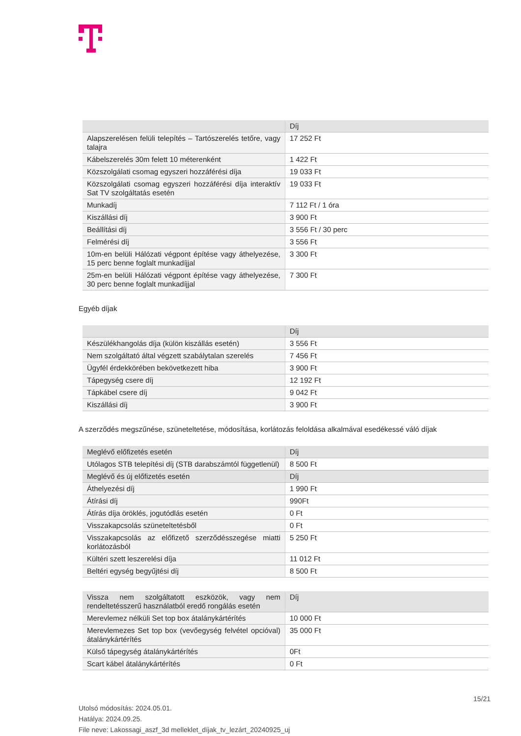| | Díj |
| --- | --- |
| Alapszerelésen felüli telepítés – Tartószerelés tetőre, vagy talajra | 17 252 Ft |
| Kábelszerelés 30m felett 10 méterenként | 1 422 Ft |
| Közszolgálati csomag egyszeri hozzáférési díja | 19 033 Ft |
| Közszolgálati csomag egyszeri hozzáférési díja interaktív Sat TV szolgáltatás esetén | 19 033 Ft |
| Munkadíj | 7 112 Ft / 1 óra |
| Kiszállási díj | 3 900 Ft |
| Beállítási díj | 3 556 Ft / 30 perc |
| Felmérési díj | 3 556 Ft |
| 10m-en belüli Hálózati végpont építése vagy áthelyezése, 15 perc benne foglalt munkadíjjal | 3 300 Ft |
| 25m-en belüli Hálózati végpont építése vagy áthelyezése, 30 perc benne foglalt munkadíjjal | 7 300 Ft |
Egyéb díjak
| | Díj |
| --- | --- |
| Készülékhangolás díja (külön kiszállás esetén) | 3 556 Ft |
| Nem szolgáltató által végzett szabálytalan szerelés | 7 456 Ft |
| Ügyfél érdekkörében bekövetkezett hiba | 3 900 Ft |
| Tápegység csere díj | 12 192 Ft |
| Tápkábel csere díj | 9 042 Ft |
| Kiszállási díj | 3 900 Ft |
A szerződés megszűnése, szüneteltetése, módosítása, korlátozás feloldása alkalmával esedékessé váló díjak
| Meglévő előfizetés esetén | Díj |
| --- | --- |
| Utólagos STB telepítési díj (STB darabszámtól függetlenül) | 8 500 Ft |
| Meglévő és új előfizetés esetén | Díj |
| Áthelyezési díj | 1 990 Ft |
| Átírási díj | 990Ft |
| Átírás díja öröklés, jogutódlás esetén | 0 Ft |
| Visszakapcsolás szüneteltetésből | 0 Ft |
| Visszakapcsolás az előfizető szerződésszegése miatti korlátozásból | 5 250 Ft |
| Kültéri szett leszerelési díja | 11 012 Ft |
| Beltéri egység begyűjtési díj | 8 500 Ft |
| Vissza nem szolgáltatott eszközök, vagy nem rendeltetésszerű használatból eredő rongálás esetén | Díj |
| --- | --- |
| Merevlemez nélküli Set top box átalánykártérítés | 10 000 Ft |
| Merevlemezes Set top box (vevőegység felvétel opcióval) átalánykártérítés | 35 000 Ft |
| Külső tápegység átalánykártérítés | 0Ft |
| Scart kábel átalánykártérítés | 0 Ft |
15/21
Utolsó módosítás: 2024.05.01.
Hatálya: 2024.09.25.
File neve: Lakossagi_aszf_3d melleklet_díjak_tv_lezárt_20240925_uj